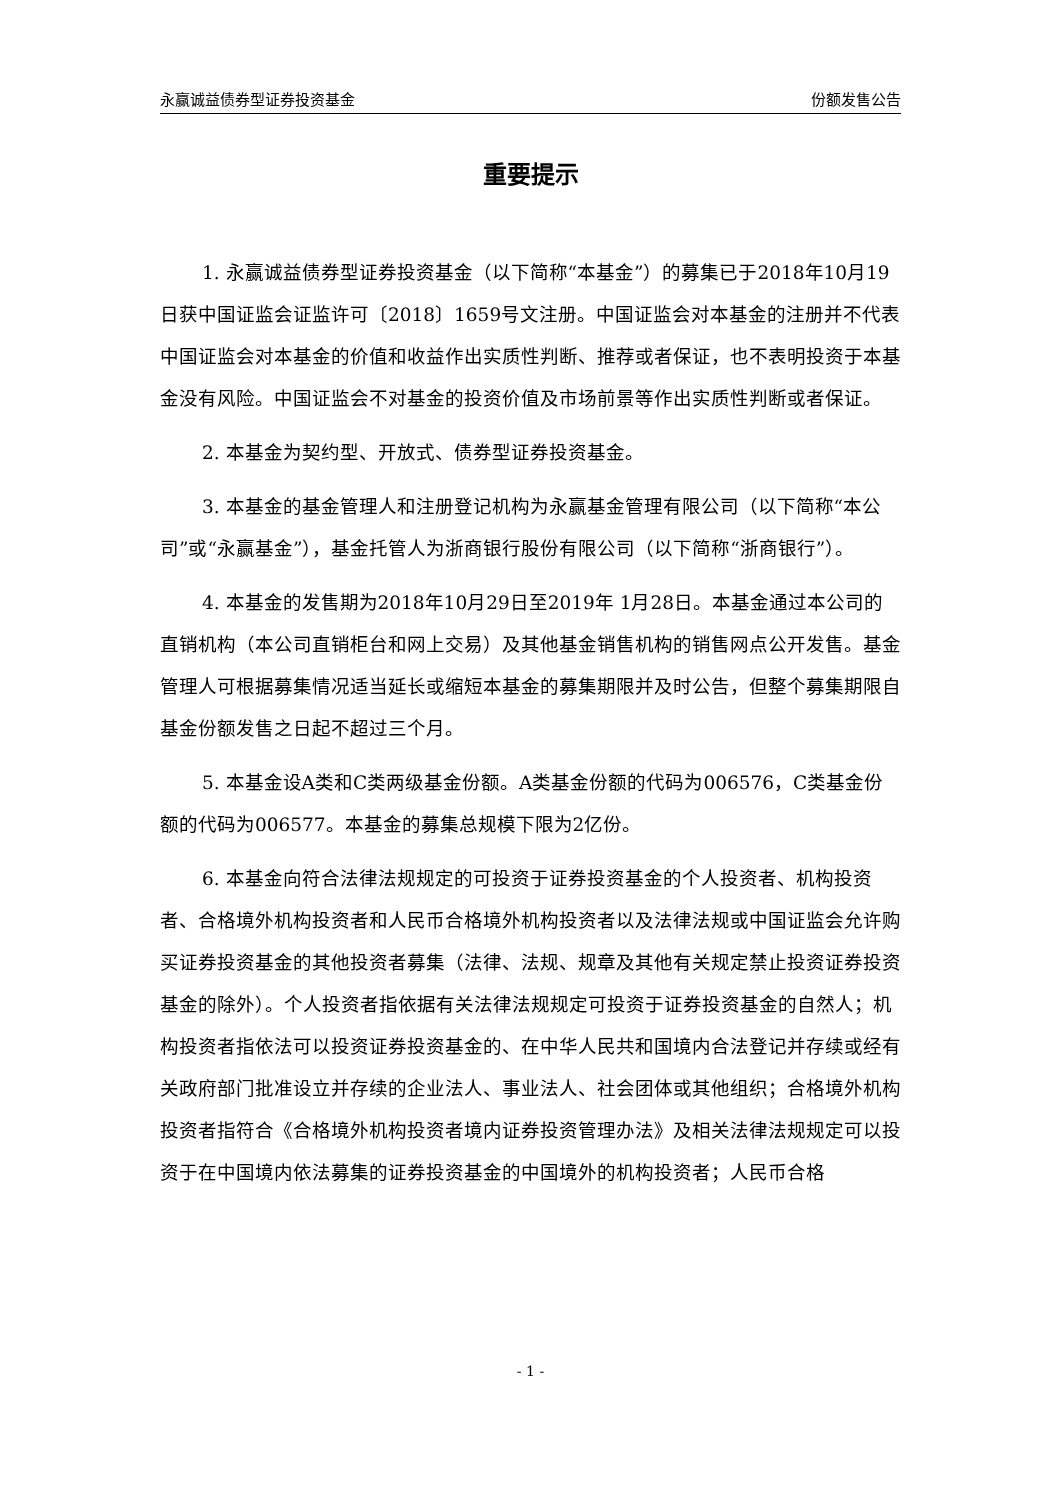永赢诚益债券型证券投资基金 份额发售公告
重要提示
1. 永赢诚益债券型证券投资基金（以下简称“本基金”）的募集已于2018年10月19日获中国证监会证监许可〔2018〕1659号文注册。中国证监会对本基金的注册并不代表中国证监会对本基金的价值和收益作出实质性判断、推荐或者保证，也不表明投资于本基金没有风险。中国证监会不对基金的投资价值及市场前景等作出实质性判断或者保证。
2. 本基金为契约型、开放式、债券型证券投资基金。
3. 本基金的基金管理人和注册登记机构为永赢基金管理有限公司（以下简称“本公司”或“永赢基金”），基金托管人为浙商银行股份有限公司（以下简称“浙商银行”）。
4. 本基金的发售期为2018年10月29日至2019年 1月28日。本基金通过本公司的直销机构（本公司直销柜台和网上交易）及其他基金销售机构的销售网点公开发售。基金管理人可根据募集情况适当延长或缩短本基金的募集期限并及时公告，但整个募集期限自基金份额发售之日起不超过三个月。
5. 本基金设A类和C类两级基金份额。A类基金份额的代码为006576，C类基金份额的代码为006577。本基金的募集总规模下限为2亿份。
6. 本基金向符合法律法规规定的可投资于证券投资基金的个人投资者、机构投资者、合格境外机构投资者和人民币合格境外机构投资者以及法律法规或中国证监会允许购买证券投资基金的其他投资者募集（法律、法规、规章及其他有关规定禁止投资证券投资基金的除外）。个人投资者指依据有关法律法规规定可投资于证券投资基金的自然人；机构投资者指依法可以投资证券投资基金的、在中华人民共和国境内合法登记并存续或经有关政府部门批准设立并存续的企业法人、事业法人、社会团体或其他组织；合格境外机构投资者指符合《合格境外机构投资者境内证券投资管理办法》及相关法律法规规定可以投资于在中国境内依法募集的证券投资基金的中国境外的机构投资者；人民币合格
- 1 -